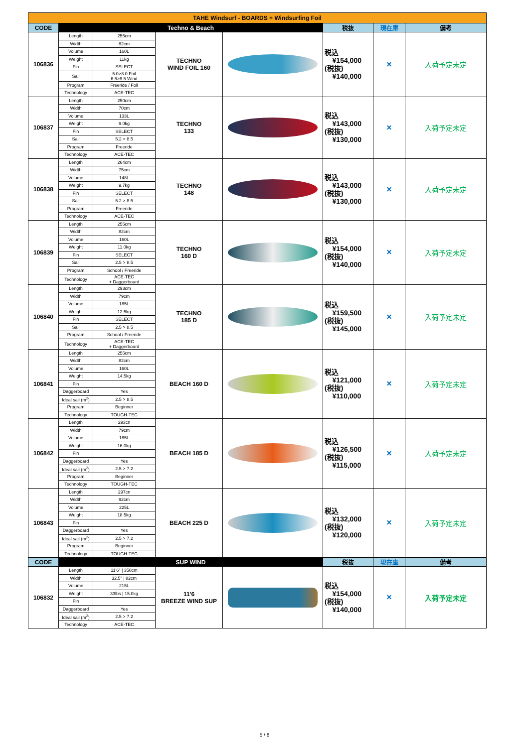| TAHE Windsurf - BOARDS + Windsurfing Foil | | | | | | | |
| CODE | Techno & Beach | | | | 税抜 | 現在庫 | 備考 |
| 106836 | Length | 255cm | TECHNO WIND FOIL 160 | | 税込 ¥154,000 (税抜) ¥140,000 | × | 入荷予定未定 |
| | Width | 82cm | | | | | |
| | Volume | 160L | | | | | |
| | Weight | 11kg | | | | | |
| | Fin | SELECT | | | | | |
| | Sail | 5.0>8.0 Foil 6.5>8.5 Wind | | | | | |
| | Program | Freeride / Foil | | | | | |
| | Technology | ACE-TEC | | | | | |
| 106837 | Length | 250cm | TECHNO 133 | | 税込 ¥143,000 (税抜) ¥130,000 | × | 入荷予定未定 |
| | Width | 70cm | | | | | |
| | Volume | 133L | | | | | |
| | Weight | 9.0kg | | | | | |
| | Fin | SELECT | | | | | |
| | Sail | 5.2 > 8.5 | | | | | |
| | Program | Freeride | | | | | |
| | Technology | ACE-TEC | | | | | |
| 106838 | Length | 264cm | TECHNO 148 | | 税込 ¥143,000 (税抜) ¥130,000 | × | 入荷予定未定 |
| | Width | 75cm | | | | | |
| | Volume | 148L | | | | | |
| | Weight | 9.7kg | | | | | |
| | Fin | SELECT | | | | | |
| | Sail | 5.2 > 8.5 | | | | | |
| | Program | Freeride | | | | | |
| | Technology | ACE-TEC | | | | | |
| 106839 | Length | 255cm | TECHNO 160 D | | 税込 ¥154,000 (税抜) ¥140,000 | × | 入荷予定未定 |
| | Width | 82cm | | | | | |
| | Volume | 160L | | | | | |
| | Weight | 11.0kg | | | | | |
| | Fin | SELECT | | | | | |
| | Sail | 2.5 > 8.5 | | | | | |
| | Program | School / Freeride | | | | | |
| | Technology | ACE-TEC + Daggerboard | | | | | |
| 106840 | Length | 293cm | TECHNO 185 D | | 税込 ¥159,500 (税抜) ¥145,000 | × | 入荷予定未定 |
| | Width | 79cm | | | | | |
| | Volume | 185L | | | | | |
| | Weight | 12.5kg | | | | | |
| | Fin | SELECT | | | | | |
| | Sail | 2.5 > 8.5 | | | | | |
| | Program | School / Freeride | | | | | |
| | Technology | ACE-TEC + Daggerboard | | | | | |
| 106841 | Length | 255cm | BEACH 160 D | | 税込 ¥121,000 (税抜) ¥110,000 | × | 入荷予定未定 |
| | Width | 82cm | | | | | |
| | Volume | 160L | | | | | |
| | Weight | 14.5kg | | | | | |
| | Fin | | | | | | |
| | Daggerboard | Yes | | | | | |
| | Ideal sail (m<sup>2</sup>) | 2.5 > 8.5 | | | | | |
| | Program | Beginner | | | | | |
| | Technology | TOUGH-TEC | | | | | |
| 106842 | Length | 293cn | BEACH 185 D | | 税込 ¥126,500 (税抜) ¥115,000 | × | 入荷予定未定 |
| | Width | 79cm | | | | | |
| | Volume | 185L | | | | | |
| | Weight | 16.0kg | | | | | |
| | Fin | | | | | | |
| | Daggerboard | Yes | | | | | |
| | Ideal sail (m<sup>2</sup>) | 2.5 > 7.2 | | | | | |
| | Program | Beginner | | | | | |
| | Technology | TOUGH-TEC | | | | | |
| 106843 | Length | 297cn | BEACH 225 D | | 税込 ¥132,000 (税抜) ¥120,000 | × | 入荷予定未定 |
| | Width | 92cm | | | | | |
| | Volume | 225L | | | | | |
| | Weight | 18.5kg | | | | | |
| | Fin | | | | | | |
| | Daggerboard | Yes | | | | | |
| | Ideal sail (m<sup>2</sup>) | 2.5 > 7.2 | | | | | |
| | Program | Beginner | | | | | |
| | Technology | TOUGH-TEC | | | | | |
| CODE | SUP WIND | | | | 税抜 | 現在庫 | 備考 |
| 106832 | Length | 11'6" / 350cm | 11'6 BREEZE WIND SUP | | 税込 ¥154,000 (税抜) ¥140,000 | × | 入荷予定未定 |
| | Width | 32.5" / 82cm | | | | | |
| | Volume | 215L | | | | | |
| | Weight | 33lbs / 15.0kg | | | | | |
| | Fin | | | | | | |
| | Daggerboard | Yes | | | | | |
| | Ideal sail (m<sup>2</sup>) | 2.5 > 7.2 | | | | | |
| | Technology | ACE-TEC | | | | | |
5 / 8